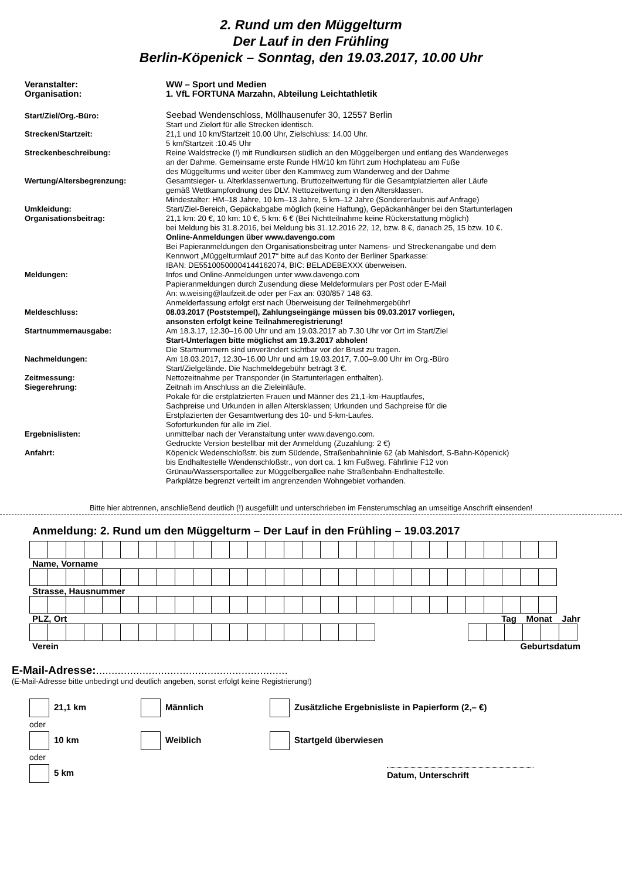2. Rund um den Müggelturm
Der Lauf in den Frühling
Berlin-Köpenick – Sonntag, den 19.03.2017, 10.00 Uhr
| Veranstalter: | WW – Sport und Medien |
| Organisation: | 1. VfL FORTUNA Marzahn, Abteilung Leichtathletik |
| Start/Ziel/Org.-Büro: | Seebad Wendenschloss, Möllhausenufer 30, 12557 Berlin Start und Zielort für alle Strecken identisch. |
| Strecken/Startzeit: | 21,1 und 10 km/Startzeit 10.00 Uhr, Zielschluss: 14.00 Uhr. 5 km/Startzeit :10.45 Uhr |
| Streckenbeschreibung: | Reine Waldstrecke (!) mit Rundkursen südlich an den Müggelbergen und entlang des Wanderweges an der Dahme. Gemeinsame erste Runde HM/10 km führt zum Hochplateau am Fuße des Müggelturms und weiter über den Kammweg zum Wanderweg and der Dahme |
| Wertung/Altersbegrenzung: | Gesamtsieger- u. Alterklassenwertung. Bruttozeitwertung für die Gesamtplatzierten aller Läufe gemäß Wettkampfordnung des DLV. Nettozeitwertung in den Altersklassen. Mindestalter: HM–18 Jahre, 10 km–13 Jahre, 5 km–12 Jahre (Sondererlaubnis auf Anfrage) |
| Umkleidung: | Start/Ziel-Bereich, Gepäckabgabe möglich (keine Haftung), Gepäckanhänger bei den Startunterlagen |
| Organisationsbeitrag: | 21,1 km: 20 €, 10 km: 10 €, 5 km: 6 € (Bei Nichtteilnahme keine Rückerstattung möglich) bei Meldung bis 31.8.2016, bei Meldung bis 31.12.2016 22, 12, bzw. 8 €, danach 25, 15 bzw. 10 €. Online-Anmeldungen über www.davengo.com Bei Papieranmeldungen den Organisationsbeitrag unter Namens- und Streckenangabe und dem Kennwort „Müggelturmlauf 2017“ bitte auf das Konto der Berliner Sparkasse: IBAN: DE55100500004144162074, BIC: BELADEBEXXX überweisen. |
| Meldungen: | Infos und Online-Anmeldungen unter www.davengo.com Papieranmeldungen durch Zusendung diese Meldeformulars per Post oder E-Mail An: w.weising@laufzeit.de oder per Fax an: 030/857 148 63. Anmelderfassung erfolgt erst nach Überweisung der Teilnehmergebühr! |
| Meldeschluss: | 08.03.2017 (Poststempel), Zahlungseingänge müssen bis 09.03.2017 vorliegen, ansonsten erfolgt keine Teilnahmeregistrierung! |
| Startnummernausgabe: | Am 18.3.17, 12.30–16.00 Uhr und am 19.03.2017 ab 7.30 Uhr vor Ort im Start/Ziel Start-Unterlagen bitte möglichst am 19.3.2017 abholen! Die Startnummern sind unverändert sichtbar vor der Brust zu tragen. |
| Nachmeldungen: | Am 18.03.2017, 12.30–16.00 Uhr und am 19.03.2017, 7.00–9.00 Uhr im Org.-Büro Start/Zielgelände. Die Nachmeldegebühr beträgt 3 €. |
| Zeitmessung: | Nettozeitnahme per Transponder (in Startunterlagen enthalten). |
| Siegerehrung: | Zeitnah im Anschluss an die Zieleinläufe. Pokale für die erstplatzierten Frauen und Männer des 21,1-km-Hauptlaufes, Sachpreise und Urkunden in allen Altersklassen; Urkunden und Sachpreise für die Erstplazierten der Gesamtwertung des 10- und 5-km-Laufes. Soforturkunden für alle im Ziel. |
| Ergebnislisten: | unmittelbar nach der Veranstaltung unter www.davengo.com. Gedruckte Version bestellbar mit der Anmeldung (Zuzahlung: 2 €) |
| Anfahrt: | Köpenick Wedenschloßstr. bis zum Südende, Straßenbahnlinie 62 (ab Mahlsdorf, S-Bahn-Köpenick) bis Endhaltestelle Wendenschloßstr., von dort ca. 1 km Fußweg. Fährlinie F12 von Grünau/Wassersportallee zur Müggelbergallee nahe Straßenbahn-Endhaltestelle. Parkplätze begrenzt verteilt im angrenzenden Wohngebiet vorhanden. |
Bitte hier abtrennen, anschließend deutlich (!) ausgefüllt und unterschrieben im Fensterumschlag an umseitige Anschrift einsenden!
Anmeldung: 2. Rund um den Müggelturm – Der Lauf in den Frühling – 19.03.2017
Name, Vorname
Strasse, Hausnummer
PLZ, Ort Tag Monat Jahr
Verein Geburtsdatum
E-Mail-Adresse:..............................................................
(E-Mail-Adresse bitte unbedingt und deutlich angeben, sonst erfolgt keine Registrierung!)
| 21,1 km | Männlich | Zusätzliche Ergebnisliste in Papierform (2,– €) |
| oder | | |
| 10 km | Weiblich | Startgeld überwiesen |
| oder | | |
| 5 km | | Datum, Unterschrift |